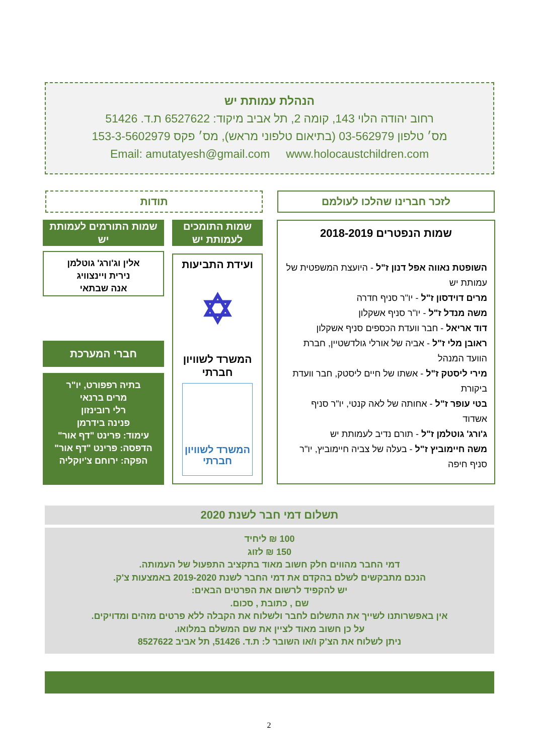הנהלת עמותת יש
רחוב יהודה הלוי 143, קומה 2, תל אביב מיקוד: 6527622 ת.ד. 51426
מס׳ טלפון 03-562979 (בתיאום טלפוני מראש), מס׳ פקס 153-3-5602979
Email: amutatyesh@gmail.com www.holocaustchildren.com
לזכר חברינו שהלכו לעולמם
תודות
שמות הנפטרים 2018-2019
השופטת נאווה אפל דנון ז"ל - היועצת המשפטית של עמותת יש
מרים דוידסון ז"ל - יו"ר סניף חדרה
משה מנדל ז"ל - יו"ר סניף אשקלון
דוד אריאל - חבר וועדת הכספים סניף אשקלון
ראובן מלי ז"ל - אביה של אורלי גולדשטיין, חברת הוועד המנהל
מירי ליסטק ז"ל - אשתו של חיים ליסטק, חבר וועדת ביקורת
בטי עופר ז"ל - אחותה של לאה קנטי, יו"ר סניף אשדוד
ג'ורג' גוטלמן ז"ל - תורם נדיב לעמותת יש
משה חיימוביץ ז"ל - בעלה של צביה חיימוביץ, יו"ר סניף חיפה
שמות התומכים לעמותת יש
ועידת התביעות
✡
המשרד לשוויון חברתי
המשרד לשוויון חברתי
שמות התורמים לעמותת יש
אלין וג'ורג' גוטלמן
נירית ויינצוויג
אנה שבתאי
חברי המערכת
בתיה רפפורט, יו"ר
מרים ברנאי
רלי רובינזון
פנינה בידרמן
עימוד: פרינט "דף אור"
הדפסה: פרינט "דף אור"
הפקה: ירוחם צ'יוקליה
תשלום דמי חבר לשנת 2020
100 ₪ ליחיד
150 ₪ לזוג
דמי החבר מהווים חלק חשוב מאוד בתקציב התפעול של העמותה.
הנכם מתבקשים לשלם בהקדם את דמי החבר לשנת 2019-2020 באמצעות צ'ק.
יש להקפיד לרשום את הפרטים הבאים:
שם , כתובת , סכום.
אין באפשרותנו לשייך את התשלום לחבר ולשלוח את הקבלה ללא פרטים מזהים ומדויקים.
על כן חשוב מאוד לציין את שם המשלם במלואו.
ניתן לשלוח את הצ'ק ו/או השובר ל: ת.ד. 51426, תל אביב 8527622
2